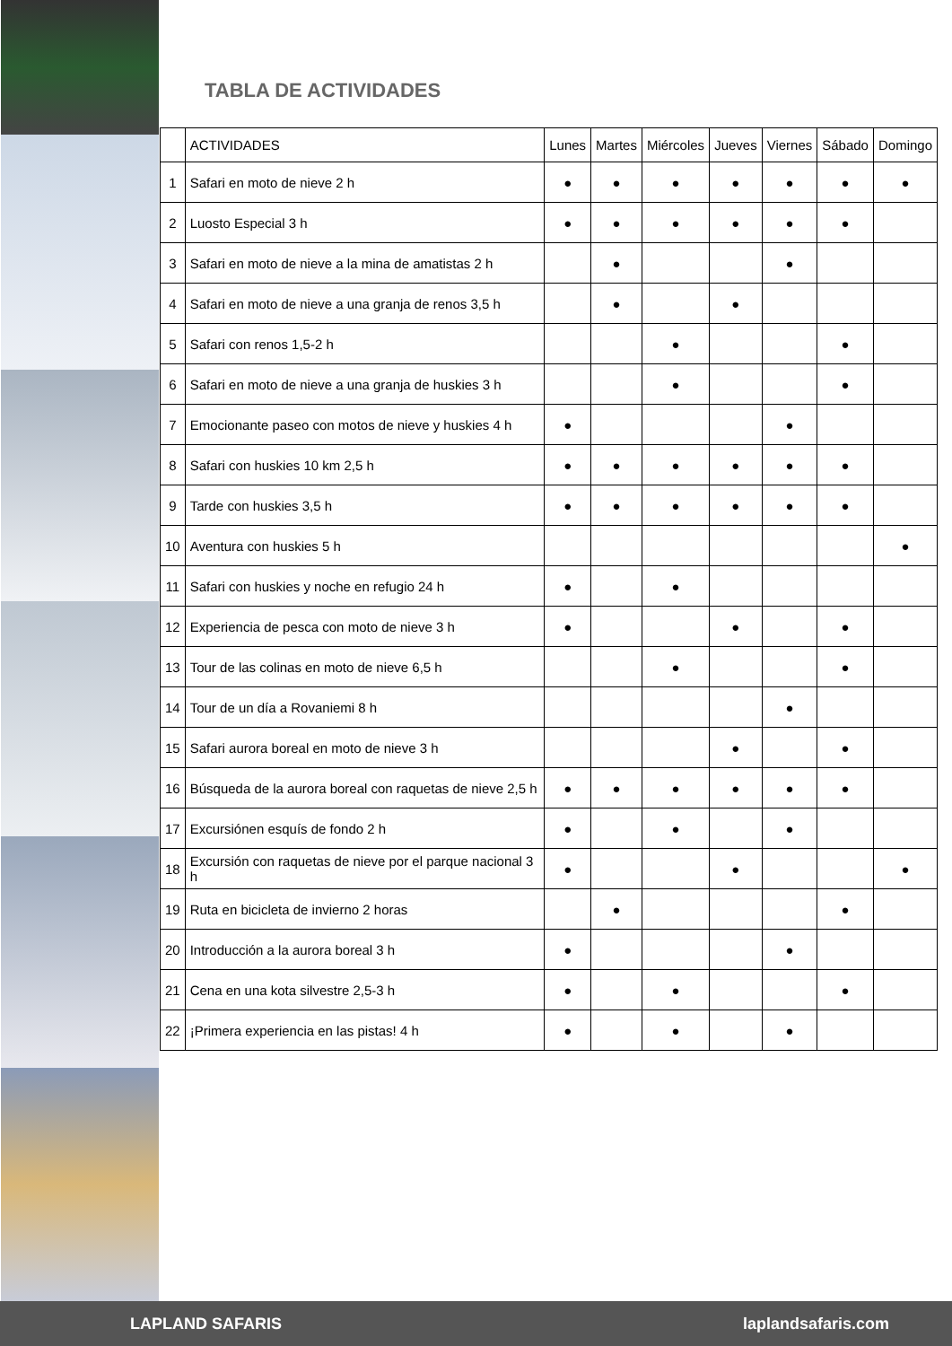TABLA DE ACTIVIDADES
| | ACTIVIDADES | Lunes | Martes | Miércoles | Jueves | Viernes | Sábado | Domingo |
| --- | --- | --- | --- | --- | --- | --- | --- | --- |
| 1 | Safari en moto de nieve 2 h | ● | ● | ● | ● | ● | ● | ● |
| 2 | Luosto Especial 3 h | ● | ● | ● | ● | ● | ● | |
| 3 | Safari en moto de nieve a la mina de amatistas 2 h | | ● | | | ● | | |
| 4 | Safari en moto de nieve a una granja de renos 3,5 h | | ● | | ● | | | |
| 5 | Safari con renos 1,5-2 h | | | ● | | | ● | |
| 6 | Safari en moto de nieve a una granja de huskies 3 h | | | ● | | | ● | |
| 7 | Emocionante paseo con motos de nieve y huskies 4 h | ● | | | | ● | | |
| 8 | Safari con huskies 10 km 2,5 h | ● | ● | ● | ● | ● | ● | |
| 9 | Tarde con huskies 3,5 h | ● | ● | ● | ● | ● | ● | |
| 10 | Aventura con huskies 5 h | | | | | | | ● |
| 11 | Safari con huskies y noche en refugio 24 h | ● | | ● | | | | |
| 12 | Experiencia de pesca con moto de nieve 3 h | ● | | | ● | | ● | |
| 13 | Tour de las colinas en moto de nieve 6,5 h | | | ● | | | ● | |
| 14 | Tour de un día a Rovaniemi 8 h | | | | | ● | | |
| 15 | Safari aurora boreal en moto de nieve 3 h | | | | ● | | ● | |
| 16 | Búsqueda de la aurora boreal con raquetas de nieve 2,5 h | ● | ● | ● | ● | ● | ● | |
| 17 | Excursiónen esquís de fondo 2 h | ● | | ● | | ● | | |
| 18 | Excursión con raquetas de nieve por el parque nacional 3 h | ● | | | ● | | | ● |
| 19 | Ruta en bicicleta de invierno 2 horas | | ● | | | | ● | |
| 20 | Introducción a la aurora boreal 3 h | ● | | | | ● | | |
| 21 | Cena en una kota silvestre 2,5-3 h | ● | | ● | | | ● | |
| 22 | ¡Primera experiencia en las pistas! 4 h | ● | | ● | | ● | | |
LAPLAND SAFARIS laplandsafaris.com